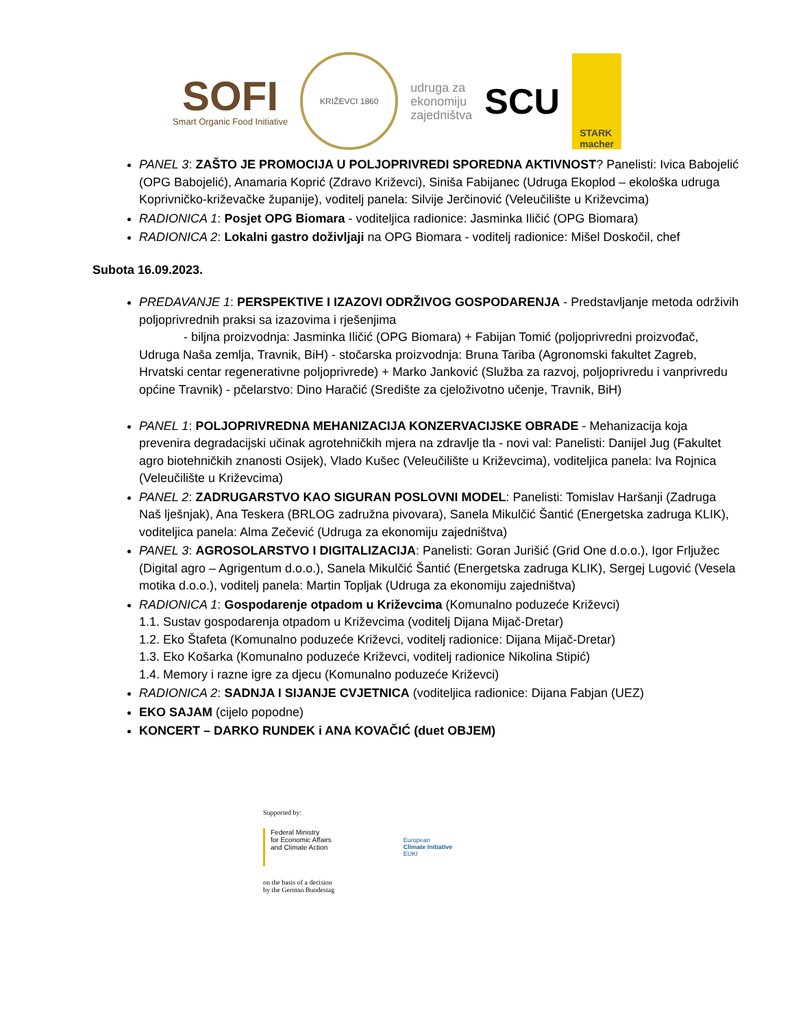SOFI
Smart Organic Food Initiative
KRIŽEVCI 1860
udruga za
ekonomiju
zajedništva
SCU
STARK
macher
PANEL 3: ZAŠTO JE PROMOCIJA U POLJOPRIVREDI SPOREDNA AKTIVNOST? Panelisti: Ivica Babojelić (OPG Babojelić), Anamaria Koprić (Zdravo Križevci), Siniša Fabijanec (Udruga Ekoplod – ekološka udruga Koprivničko-križevačke županije), voditelj panela: Silvije Jerčinović (Veleučilište u Križevcima)
RADIONICA 1: Posjet OPG Biomara - voditeljica radionice: Jasminka Iličić (OPG Biomara)
RADIONICA 2: Lokalni gastro doživljaji na OPG Biomara - voditelj radionice: Mišel Doskočil, chef
Subota 16.09.2023.
PREDAVANJE 1: PERSPEKTIVE I IZAZOVI ODRŽIVOG GOSPODARENJA - Predstavljanje metoda održivih poljoprivrednih praksi sa izazovima i rješenjima
- biljna proizvodnja: Jasminka Iličić (OPG Biomara) + Fabijan Tomić (poljoprivredni proizvođač, Udruga Naša zemlja, Travnik, BiH) - stočarska proizvodnja: Bruna Tariba (Agronomski fakultet Zagreb, Hrvatski centar regenerativne poljoprivrede) + Marko Janković (Služba za razvoj, poljoprivredu i vanprivredu općine Travnik) - pčelarstvo: Dino Haračić (Središte za cjeloživotno učenje, Travnik, BiH)
PANEL 1: POLJOPRIVREDNA MEHANIZACIJA KONZERVACIJSKE OBRADE - Mehanizacija koja prevenira degradacijski učinak agrotehničkih mjera na zdravlje tla - novi val: Panelisti: Danijel Jug (Fakultet agro biotehničkih znanosti Osijek), Vlado Kušec (Veleučilište u Križevcima), voditeljica panela: Iva Rojnica (Veleučilište u Križevcima)
PANEL 2: ZADRUGARSTVO KAO SIGURAN POSLOVNI MODEL: Panelisti: Tomislav Haršanji (Zadruga Naš lješnjak), Ana Teskera (BRLOG zadružna pivovara), Sanela Mikulčić Šantić (Energetska zadruga KLIK), voditeljica panela: Alma Zečević (Udruga za ekonomiju zajedništva)
PANEL 3: AGROSOLARSTVO I DIGITALIZACIJA: Panelisti: Goran Jurišić (Grid One d.o.o.), Igor Frljužec (Digital agro – Agrigentum d.o.o.), Sanela Mikulčić Šantić (Energetska zadruga KLIK), Sergej Lugović (Vesela motika d.o.o.), voditelj panela: Martin Topljak (Udruga za ekonomiju zajedništva)
RADIONICA 1: Gospodarenje otpadom u Križevcima (Komunalno poduzeće Križevci)
1.1. Sustav gospodarenja otpadom u Križevcima (voditelj Dijana Mijač-Dretar)
1.2. Eko Štafeta (Komunalno poduzeće Križevci, voditelj radionice: Dijana Mijač-Dretar)
1.3. Eko Košarka (Komunalno poduzeće Križevci, voditelj radionice Nikolina Stipić)
1.4. Memory i razne igre za djecu (Komunalno poduzeće Križevci)
RADIONICA 2: SADNJA I SIJANJE CVJETNICA (voditeljica radionice: Dijana Fabjan (UEZ)
EKO SAJAM (cijelo popodne)
KONCERT – DARKO RUNDEK i ANA KOVAČIĆ (duet OBJEM)
Supported by:
Federal Ministry
for Economic Affairs
and Climate Action
European
Climate Initiative
EUKI
on the basis of a decision
by the German Bundestag